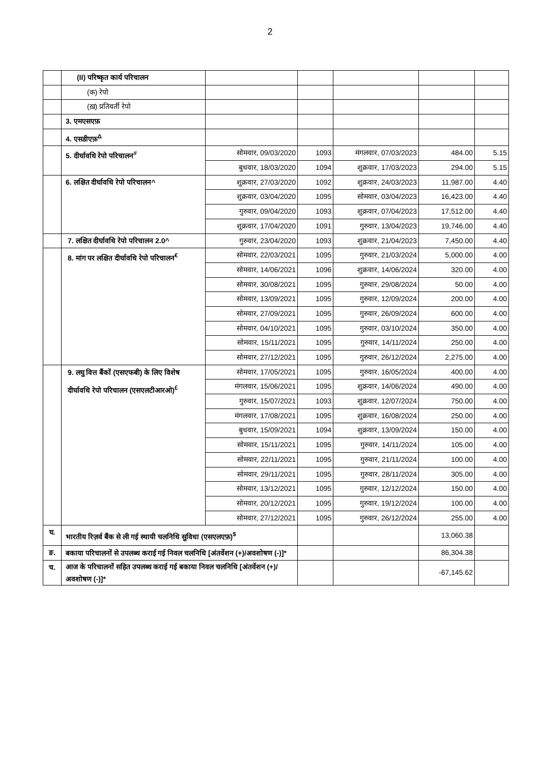2
| | (II) परिष्कृत कार्य परिचालन | | | | | |
| | (क) रेपो | | | | | |
| | (ख़) प्रतिवर्ती रेपो | | | | | |
| | 3. एमएसएफ़ | | | | | |
| | 4. एसडीएफ़<sup>Δ</sup> | | | | | |
| | 5. दीर्घावधि रेपो परिचालन<sup>#</sup> | सोमवार, 09/03/2020 | 1093 | मंगलवार, 07/03/2023 | 484.00 | 5.15 |
| | | बुधवार, 18/03/2020 | 1094 | शुक्रवार, 17/03/2023 | 294.00 | 5.15 |
| | 6. लक्षित दीर्घावधि रेपो परिचालन^ | शुक्रवार, 27/03/2020 | 1092 | शुक्रवार, 24/03/2023 | 11,987.00 | 4.40 |
| | | शुक्रवार, 03/04/2020 | 1095 | सोमवार, 03/04/2023 | 16,423.00 | 4.40 |
| | | गुरुवार, 09/04/2020 | 1093 | शुक्रवार, 07/04/2023 | 17,512.00 | 4.40 |
| | | शुक्रवार, 17/04/2020 | 1091 | गुरुवार, 13/04/2023 | 19,746.00 | 4.40 |
| | 7. लक्षित दीर्घावधि रेपो परिचालन 2.0^ | गुरुवार, 23/04/2020 | 1093 | शुक्रवार, 21/04/2023 | 7,450.00 | 4.40 |
| | 8. मांग पर लक्षित दीर्घावधि रेपो परिचालन<sup>€</sup> | सोमवार, 22/03/2021 | 1095 | गुरुवार, 21/03/2024 | 5,000.00 | 4.00 |
| | | सोमवार, 14/06/2021 | 1096 | शुक्रवार, 14/06/2024 | 320.00 | 4.00 |
| | | सोमवार, 30/08/2021 | 1095 | गुरुवार, 29/08/2024 | 50.00 | 4.00 |
| | | सोमवार, 13/09/2021 | 1095 | गुरुवार, 12/09/2024 | 200.00 | 4.00 |
| | | सोमवार, 27/09/2021 | 1095 | गुरुवार, 26/09/2024 | 600.00 | 4.00 |
| | | सोमवार, 04/10/2021 | 1095 | गुरुवार, 03/10/2024 | 350.00 | 4.00 |
| | | सोमवार, 15/11/2021 | 1095 | गुरुवार, 14/11/2024 | 250.00 | 4.00 |
| | | सोमवार, 27/12/2021 | 1095 | गुरुवार, 26/12/2024 | 2,275.00 | 4.00 |
| | 9. लघु वित्त बैंकों (एसएफबी) के लिए विशेष दीर्घावधि रेपो परिचालन (एसएलटीआरओ)<sup>£</sup> | सोमवार, 17/05/2021 | 1095 | गुरुवार, 16/05/2024 | 400.00 | 4.00 |
| | | मंगलवार, 15/06/2021 | 1095 | शुक्रवार, 14/06/2024 | 490.00 | 4.00 |
| | | गुरुवार, 15/07/2021 | 1093 | शुक्रवार, 12/07/2024 | 750.00 | 4.00 |
| | | मंगलवार, 17/08/2021 | 1095 | शुक्रवार, 16/08/2024 | 250.00 | 4.00 |
| | | बुधवार, 15/09/2021 | 1094 | शुक्रवार, 13/09/2024 | 150.00 | 4.00 |
| | | सोमवार, 15/11/2021 | 1095 | गुरुवार, 14/11/2024 | 105.00 | 4.00 |
| | | सोमवार, 22/11/2021 | 1095 | गुरुवार, 21/11/2024 | 100.00 | 4.00 |
| | | सोमवार, 29/11/2021 | 1095 | गुरुवार, 28/11/2024 | 305.00 | 4.00 |
| | | सोमवार, 13/12/2021 | 1095 | गुरुवार, 12/12/2024 | 150.00 | 4.00 |
| | | सोमवार, 20/12/2021 | 1095 | गुरुवार, 19/12/2024 | 100.00 | 4.00 |
| | | सोमवार, 27/12/2021 | 1095 | गुरुवार, 26/12/2024 | 255.00 | 4.00 |
| घ. | भारतीय रिज़र्व बैंक से ली गई स्थायी चलनिधि सुविधा (एसएलएफ़)<sup>$</sup> | | | | 13,060.38 | |
| ङ. | बकाया परिचालनों से उपलब्ध कराई गई निवल चलनिधि [अंतर्वेशन (+)/अवशोषण (-)]* | | | | 86,304.38 | |
| च. | आज के परिचालनों सहित उपलब्ध कराई गई बकाया निवल चलनिधि [अंतर्वेशन (+)/अवशोषण (-)]* | | | | -67,145.62 | |